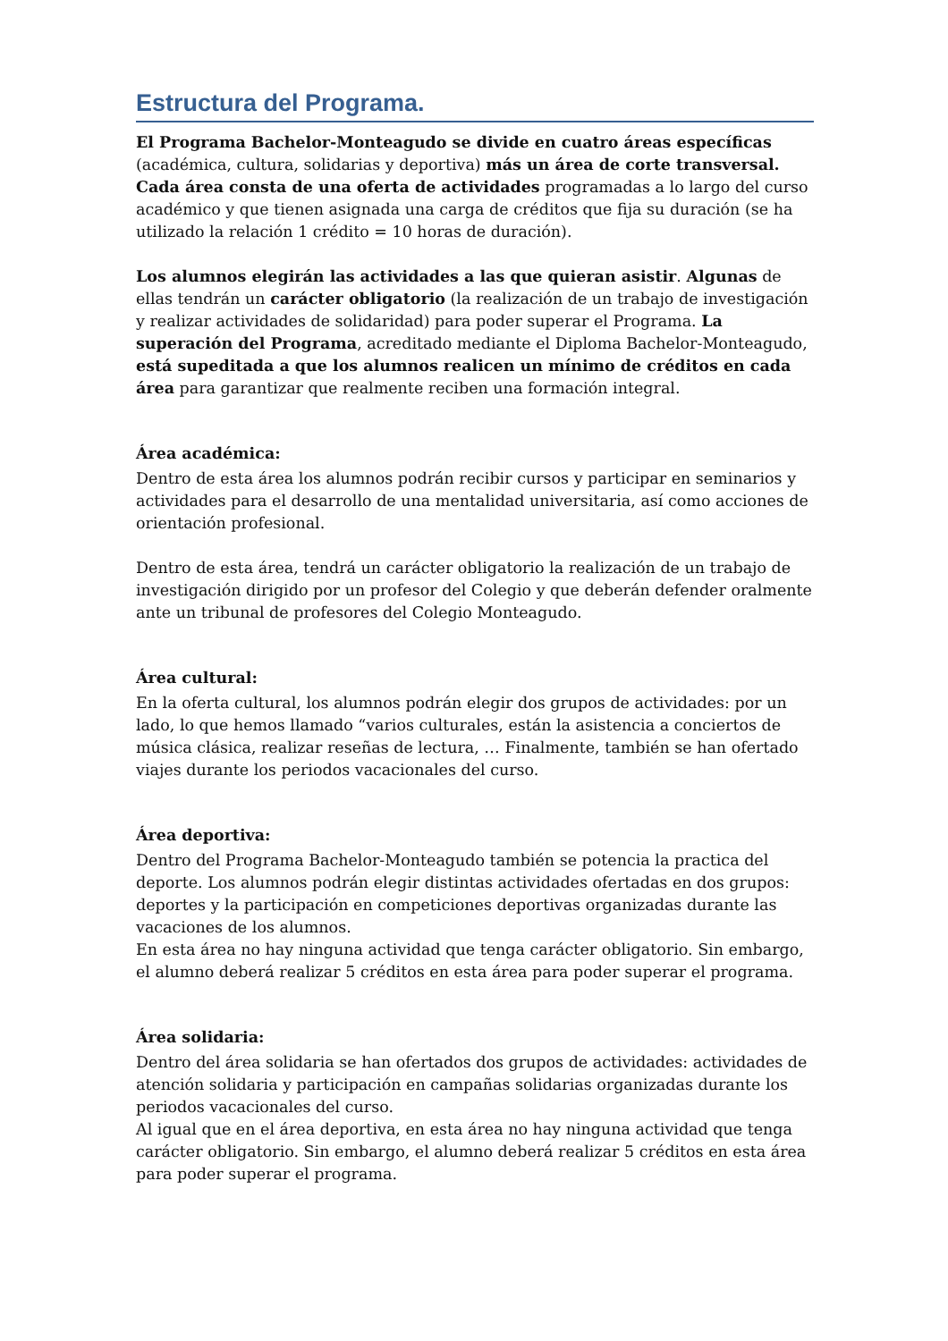Estructura del Programa.
El Programa Bachelor-Monteagudo se divide en cuatro áreas específicas (académica, cultura, solidarias y deportiva) más un área de corte transversal. Cada área consta de una oferta de actividades programadas a lo largo del curso académico y que tienen asignada una carga de créditos que fija su duración (se ha utilizado la relación 1 crédito = 10 horas de duración).
Los alumnos elegirán las actividades a las que quieran asistir. Algunas de ellas tendrán un carácter obligatorio (la realización de un trabajo de investigación y realizar actividades de solidaridad) para poder superar el Programa. La superación del Programa, acreditado mediante el Diploma Bachelor-Monteagudo, está supeditada a que los alumnos realicen un mínimo de créditos en cada área para garantizar que realmente reciben una formación integral.
Área académica:
Dentro de esta área los alumnos podrán recibir cursos y participar en seminarios y actividades para el desarrollo de una mentalidad universitaria, así como acciones de orientación profesional.
Dentro de esta área, tendrá un carácter obligatorio la realización de un trabajo de investigación dirigido por un profesor del Colegio y que deberán defender oralmente ante un tribunal de profesores del Colegio Monteagudo.
Área cultural:
En la oferta cultural, los alumnos podrán elegir dos grupos de actividades: por un lado, lo que hemos llamado “varios culturales, están la asistencia a conciertos de música clásica, realizar reseñas de lectura, … Finalmente, también se han ofertado viajes durante los periodos vacacionales del curso.
Área deportiva:
Dentro del Programa Bachelor-Monteagudo también se potencia la practica del deporte. Los alumnos podrán elegir distintas actividades ofertadas en dos grupos: deportes y la participación en competiciones deportivas organizadas durante las vacaciones de los alumnos.
En esta área no hay ninguna actividad que tenga carácter obligatorio. Sin embargo, el alumno deberá realizar 5 créditos en esta área para poder superar el programa.
Área solidaria:
Dentro del área solidaria se han ofertados dos grupos de actividades: actividades de atención solidaria y participación en campañas solidarias organizadas durante los periodos vacacionales del curso.
Al igual que en el área deportiva, en esta área no hay ninguna actividad que tenga carácter obligatorio. Sin embargo, el alumno deberá realizar 5 créditos en esta área para poder superar el programa.